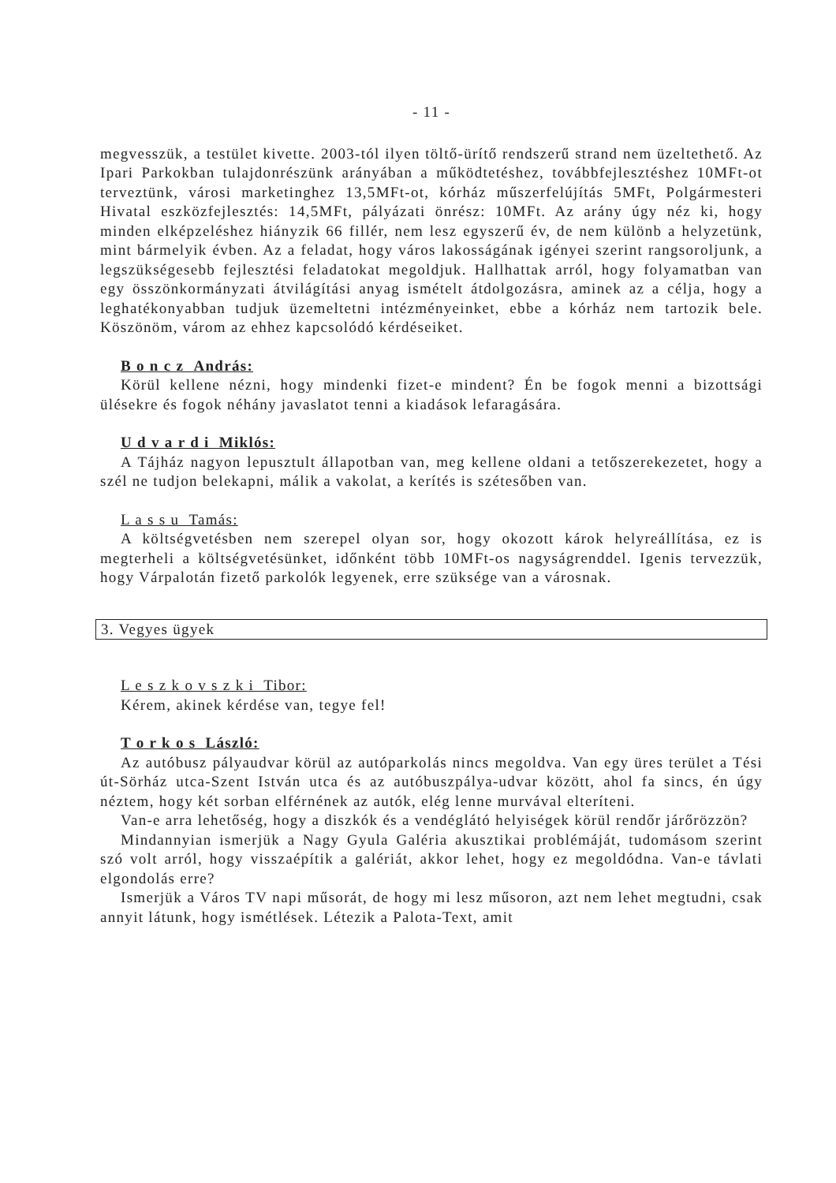- 11 -
megvesszük, a testület kivette. 2003-tól ilyen töltő-ürítő rendszerű strand nem üzeltethető. Az Ipari Parkokban tulajdonrészünk arányában a működtetéshez, továbbfejlesztéshez 10MFt-ot terveztünk, városi marketinghez 13,5MFt-ot, kórház műszerfelújítás 5MFt, Polgármesteri Hivatal eszközfejlesztés: 14,5MFt, pályázati önrész: 10MFt. Az arány úgy néz ki, hogy minden elképzeléshez hiányzik 66 fillér, nem lesz egyszerű év, de nem különb a helyzetünk, mint bármelyik évben. Az a feladat, hogy város lakosságának igényei szerint rangsoroljunk, a legszükségesebb fejlesztési feladatokat megoldjuk. Hallhattak arról, hogy folyamatban van egy összönkormányzati átvilágítási anyag ismételt átdolgozásra, aminek az a célja, hogy a leghatékonyabban tudjuk üzemeltetni intézményeinket, ebbe a kórház nem tartozik bele. Köszönöm, várom az ehhez kapcsolódó kérdéseiket.
B o n c z András:
Körül kellene nézni, hogy mindenki fizet-e mindent? Én be fogok menni a bizottsági ülésekre és fogok néhány javaslatot tenni a kiadások lefaragására.
U d v a r d i Miklós:
A Tájház nagyon lepusztult állapotban van, meg kellene oldani a tetőszerekezetet, hogy a szél ne tudjon belekapni, málik a vakolat, a kerítés is szétesőben van.
L a s s u Tamás:
A költségvetésben nem szerepel olyan sor, hogy okozott károk helyreállítása, ez is megterheli a költségvetésünket, időnként több 10MFt-os nagyságrenddel. Igenis tervezzük, hogy Várpalotán fizető parkolók legyenek, erre szüksége van a városnak.
3. Vegyes ügyek
L e s z k o v s z k i Tibor:
Kérem, akinek kérdése van, tegye fel!
T o r k o s László:
Az autóbusz pályaudvar körül az autóparkolás nincs megoldva. Van egy üres terület a Tési út-Sörház utca-Szent István utca és az autóbuszpálya-udvar között, ahol fa sincs, én úgy néztem, hogy két sorban elférnének az autók, elég lenne murvával elteríteni.
Van-e arra lehetőség, hogy a diszkók és a vendéglátó helyiségek körül rendőr járőrözzön?
Mindannyian ismerjük a Nagy Gyula Galéria akusztikai problémáját, tudomásom szerint szó volt arról, hogy visszaépítik a galériát, akkor lehet, hogy ez megoldódna. Van-e távlati elgondolás erre?
Ismerjük a Város TV napi műsorát, de hogy mi lesz műsoron, azt nem lehet megtudni, csak annyit látunk, hogy ismétlések. Létezik a Palota-Text, amit